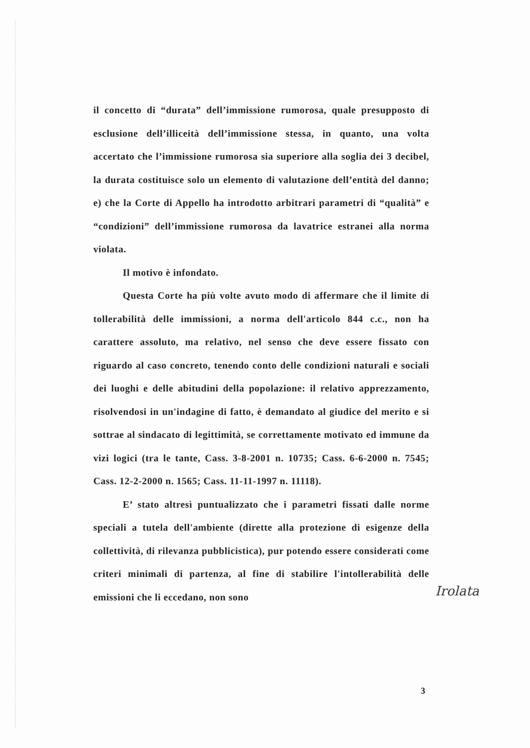il concetto di “durata” dell’immissione rumorosa, quale presupposto di esclusione dell’illiceità dell’immissione stessa, in quanto, una volta accertato che l’immissione rumorosa sia superiore alla soglia dei 3 decibel, la durata costituisce solo un elemento di valutazione dell’entità del danno; e) che la Corte di Appello ha introdotto arbitrari parametri di “qualità” e “condizioni” dell’immissione rumorosa da lavatrice estranei alla norma violata.
Il motivo è infondato.
Questa Corte ha più volte avuto modo di affermare che il limite di tollerabilità delle immissioni, a norma dell'articolo 844 c.c., non ha carattere assoluto, ma relativo, nel senso che deve essere fissato con riguardo al caso concreto, tenendo conto delle condizioni naturali e sociali dei luoghi e delle abitudini della popolazione: il relativo apprezzamento, risolvendosi in un'indagine di fatto, è demandato al giudice del merito e si sottrae al sindacato di legittimità, se correttamente motivato ed immune da vizi logici (tra le tante, Cass. 3-8-2001 n. 10735; Cass. 6-6-2000 n. 7545; Cass. 12-2-2000 n. 1565; Cass. 11-11-1997 n. 11118).
E’ stato altresì puntualizzato che i parametri fissati dalle norme speciali a tutela dell'ambiente (dirette alla protezione di esigenze della collettività, di rilevanza pubblicistica), pur potendo essere considerati come criteri minimali di partenza, al fine di stabilire l'intollerabilità delle emissioni che li eccedano, non sono
Irolata
3